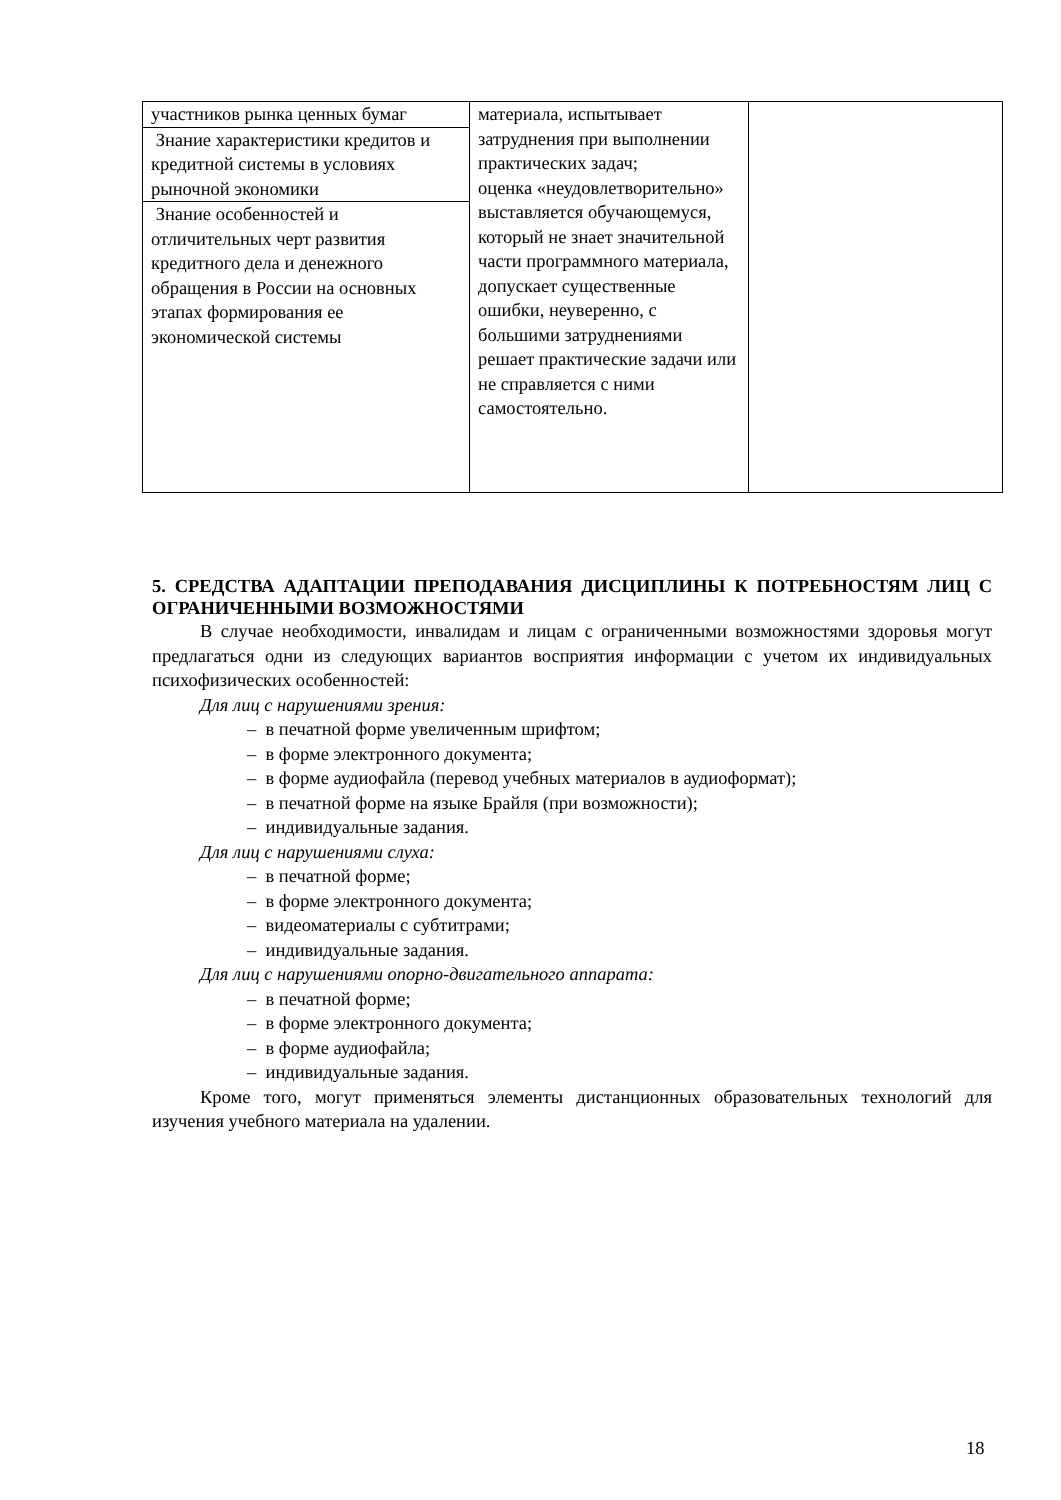| участников рынка ценных бумаг | материала, испытывает затруднения при выполнении практических задач; оценка «неудовлетворительно» выставляется обучающемуся, который не знает значительной части программного материала, допускает существенные ошибки, неуверенно, с большими затруднениями решает практические задачи или не справляется с ними самостоятельно. | |
| Знание характеристики кредитов и кредитной системы в условиях рыночной экономики | | |
| Знание особенностей и отличительных черт развития кредитного дела и денежного обращения в России на основных этапах формирования ее экономической системы | | |
5. СРЕДСТВА АДАПТАЦИИ ПРЕПОДАВАНИЯ ДИСЦИПЛИНЫ К ПОТРЕБНОСТЯМ ЛИЦ С ОГРАНИЧЕННЫМИ ВОЗМОЖНОСТЯМИ
В случае необходимости, инвалидам и лицам с ограниченными возможностями здоровья могут предлагаться одни из следующих вариантов восприятия информации с учетом их индивидуальных психофизических особенностей:
Для лиц с нарушениями зрения:
– в печатной форме увеличенным шрифтом;
– в форме электронного документа;
– в форме аудиофайла (перевод учебных материалов в аудиоформат);
– в печатной форме на языке Брайля (при возможности);
– индивидуальные задания.
Для лиц с нарушениями слуха:
– в печатной форме;
– в форме электронного документа;
– видеоматериалы с субтитрами;
– индивидуальные задания.
Для лиц с нарушениями опорно-двигательного аппарата:
– в печатной форме;
– в форме электронного документа;
– в форме аудиофайла;
– индивидуальные задания.
Кроме того, могут применяться элементы дистанционных образовательных технологий для изучения учебного материала на удалении.
18